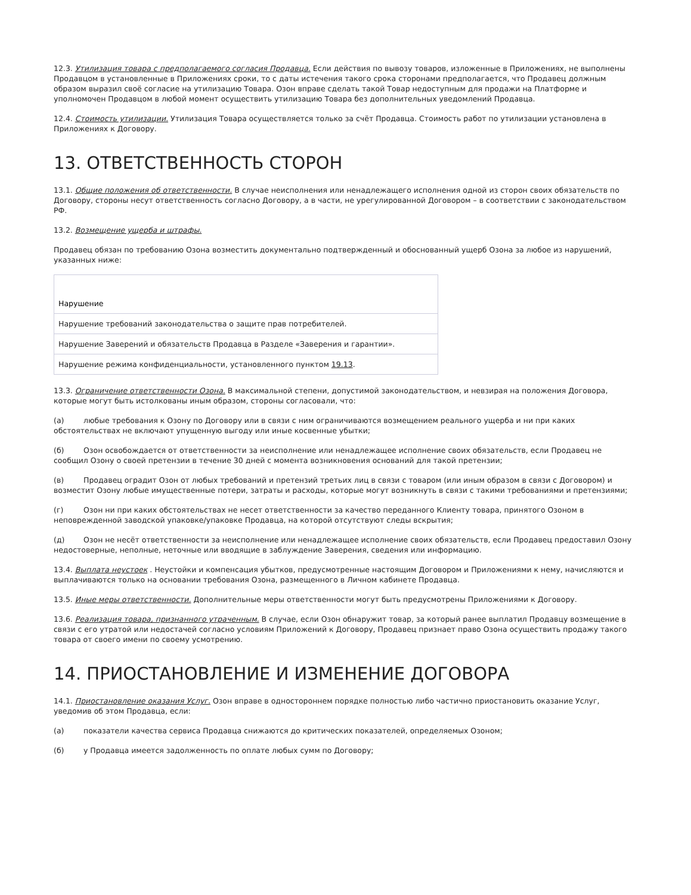12.3. Утилизация товара с предполагаемого согласия Продавца. Если действия по вывозу товаров, изложенные в Приложениях, не выполнены Продавцом в установленные в Приложениях сроки, то с даты истечения такого срока сторонами предполагается, что Продавец должным образом выразил своё согласие на утилизацию Товара. Озон вправе сделать такой Товар недоступным для продажи на Платформе и уполномочен Продавцом в любой момент осуществить утилизацию Товара без дополнительных уведомлений Продавца.
12.4. Стоимость утилизации. Утилизация Товара осуществляется только за счёт Продавца. Стоимость работ по утилизации установлена в Приложениях к Договору.
13. ОТВЕТСТВЕННОСТЬ СТОРОН
13.1. Общие положения об ответственности. В случае неисполнения или ненадлежащего исполнения одной из сторон своих обязательств по Договору, стороны несут ответственность согласно Договору, а в части, не урегулированной Договором – в соответствии с законодательством РФ.
13.2. Возмещение ущерба и штрафы.
Продавец обязан по требованию Озона возместить документально подтвержденный и обоснованный ущерб Озона за любое из нарушений, указанных ниже:
| Нарушение |
| --- |
| Нарушение требований законодательства о защите прав потребителей. |
| Нарушение Заверений и обязательств Продавца в Разделе «Заверения и гарантии». |
| Нарушение режима конфиденциальности, установленного пунктом 19.13 . |
13.3. Ограничение ответственности Озона. В максимальной степени, допустимой законодательством, и невзирая на положения Договора, которые могут быть истолкованы иным образом, стороны согласовали, что:
(а) любые требования к Озону по Договору или в связи с ним ограничиваются возмещением реального ущерба и ни при каких обстоятельствах не включают упущенную выгоду или иные косвенные убытки;
(б) Озон освобождается от ответственности за неисполнение или ненадлежащее исполнение своих обязательств, если Продавец не сообщил Озону о своей претензии в течение 30 дней с момента возникновения оснований для такой претензии;
(в) Продавец оградит Озон от любых требований и претензий третьих лиц в связи с товаром (или иным образом в связи с Договором) и возместит Озону любые имущественные потери, затраты и расходы, которые могут возникнуть в связи с такими требованиями и претензиями;
(г) Озон ни при каких обстоятельствах не несет ответственности за качество переданного Клиенту товара, принятого Озоном в неповрежденной заводской упаковке/упаковке Продавца, на которой отсутствуют следы вскрытия;
(д) Озон не несёт ответственности за неисполнение или ненадлежащее исполнение своих обязательств, если Продавец предоставил Озону недостоверные, неполные, неточные или вводящие в заблуждение Заверения, сведения или информацию.
13.4. Выплата неустоек . Неустойки и компенсация убытков, предусмотренные настоящим Договором и Приложениями к нему, начисляются и выплачиваются только на основании требования Озона, размещенного в Личном кабинете Продавца.
13.5. Иные меры ответственности. Дополнительные меры ответственности могут быть предусмотрены Приложениями к Договору.
13.6. Реализация товара, признанного утраченным. В случае, если Озон обнаружит товар, за который ранее выплатил Продавцу возмещение в связи с его утратой или недостачей согласно условиям Приложений к Договору, Продавец признает право Озона осуществить продажу такого товара от своего имени по своему усмотрению.
14. ПРИОСТАНОВЛЕНИЕ И ИЗМЕНЕНИЕ ДОГОВОРА
14.1. Приостановление оказания Услуг. Озон вправе в одностороннем порядке полностью либо частично приостановить оказание Услуг, уведомив об этом Продавца, если:
(а) показатели качества сервиса Продавца снижаются до критических показателей, определяемых Озоном;
(б) у Продавца имеется задолженность по оплате любых сумм по Договору;